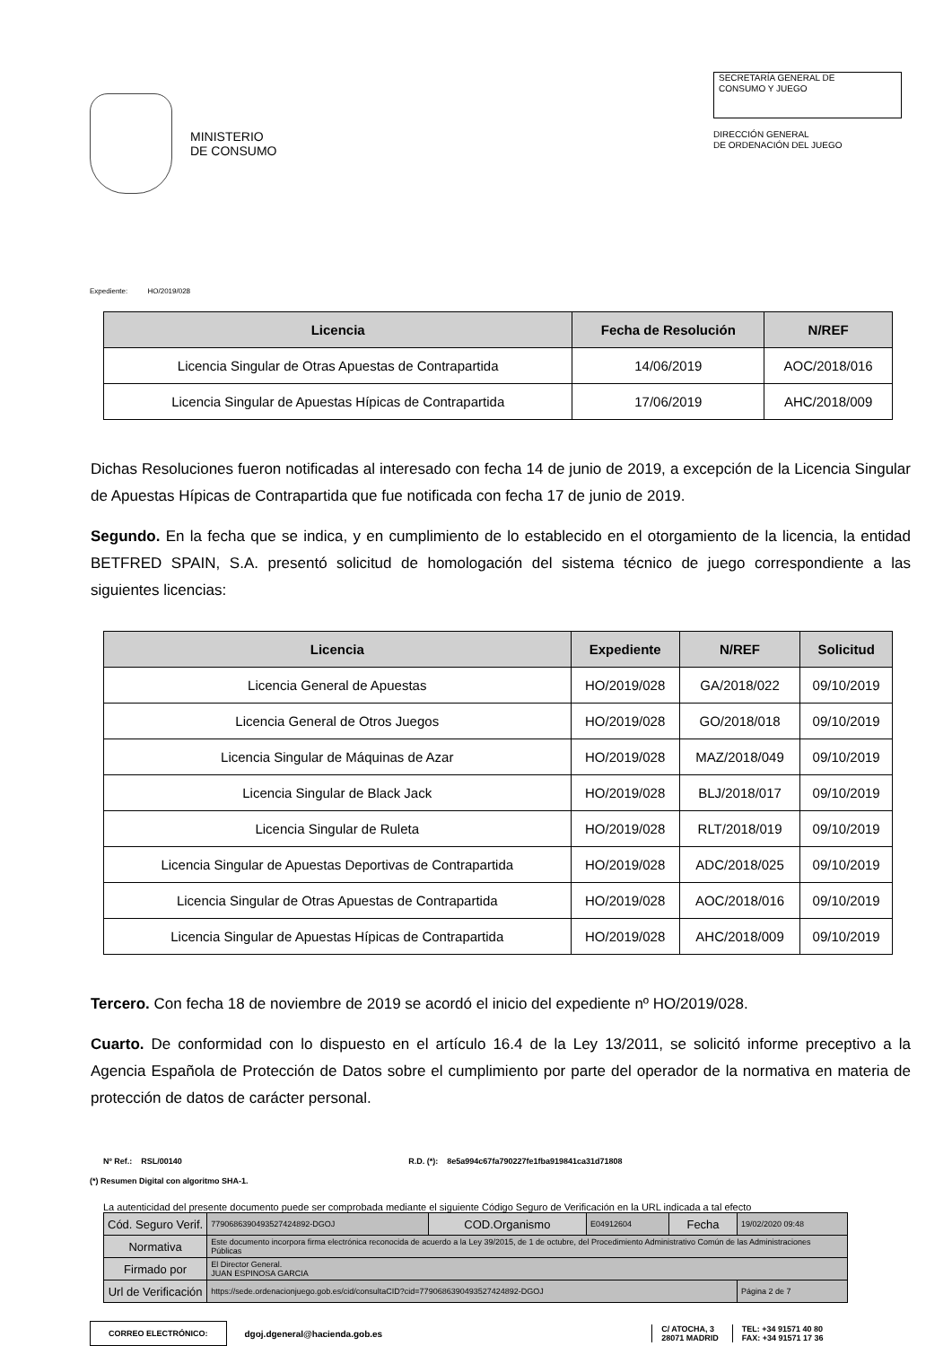MINISTERIO
DE CONSUMO
SECRETARÍA GENERAL DE
CONSUMO Y JUEGO
DIRECCIÓN GENERAL
DE ORDENACIÓN DEL JUEGO
Expediente: HO/2019/028
| Licencia | Fecha de Resolución | N/REF |
| --- | --- | --- |
| Licencia Singular de Otras Apuestas de Contrapartida | 14/06/2019 | AOC/2018/016 |
| Licencia Singular de Apuestas Hípicas de Contrapartida | 17/06/2019 | AHC/2018/009 |
Dichas Resoluciones fueron notificadas al interesado con fecha 14 de junio de 2019, a excepción de la Licencia Singular de Apuestas Hípicas de Contrapartida que fue notificada con fecha 17 de junio de 2019.
Segundo. En la fecha que se indica, y en cumplimiento de lo establecido en el otorgamiento de la licencia, la entidad BETFRED SPAIN, S.A. presentó solicitud de homologación del sistema técnico de juego correspondiente a las siguientes licencias:
| Licencia | Expediente | N/REF | Solicitud |
| --- | --- | --- | --- |
| Licencia General de Apuestas | HO/2019/028 | GA/2018/022 | 09/10/2019 |
| Licencia General de Otros Juegos | HO/2019/028 | GO/2018/018 | 09/10/2019 |
| Licencia Singular de Máquinas de Azar | HO/2019/028 | MAZ/2018/049 | 09/10/2019 |
| Licencia Singular de Black Jack | HO/2019/028 | BLJ/2018/017 | 09/10/2019 |
| Licencia Singular de Ruleta | HO/2019/028 | RLT/2018/019 | 09/10/2019 |
| Licencia Singular de Apuestas Deportivas de Contrapartida | HO/2019/028 | ADC/2018/025 | 09/10/2019 |
| Licencia Singular de Otras Apuestas de Contrapartida | HO/2019/028 | AOC/2018/016 | 09/10/2019 |
| Licencia Singular de Apuestas Hípicas de Contrapartida | HO/2019/028 | AHC/2018/009 | 09/10/2019 |
Tercero. Con fecha 18 de noviembre de 2019 se acordó el inicio del expediente nº HO/2019/028.
Cuarto. De conformidad con lo dispuesto en el artículo 16.4 de la Ley 13/2011, se solicitó informe preceptivo a la Agencia Española de Protección de Datos sobre el cumplimiento por parte del operador de la normativa en materia de protección de datos de carácter personal.
Nº Ref.: RSL/00140 R.D. (*): 8e5a994c67fa790227fe1fba919841ca31d71808
(*) Resumen Digital con algoritmo SHA-1.
La autenticidad del presente documento puede ser comprobada mediante el siguiente Código Seguro de Verificación en la URL indicada a tal efecto
| Cód. Seguro Verif. | 7790686390493527424892-DGOJ | COD.Organismo | E04912604 | Fecha | 19/02/2020 09:48 |
| Normativa | Este documento incorpora firma electrónica reconocida de acuerdo a la Ley 39/2015, de 1 de octubre, del Procedimiento Administrativo Común de las Administraciones Públicas | | | | |
| Firmado por | El Director General. JUAN ESPINOSA GARCIA | | | | |
| Url de Verificación | https://sede.ordenacionjuego.gob.es/cid/consultaCID?cid=7790686390493527424892-DGOJ | | | | Página 2 de 7 |
CORREO ELECTRÓNICO: dgoj.dgeneral@hacienda.gob.es C/ ATOCHA, 3
28071 MADRID TEL: +34 91571 40 80
FAX: +34 91571 17 36